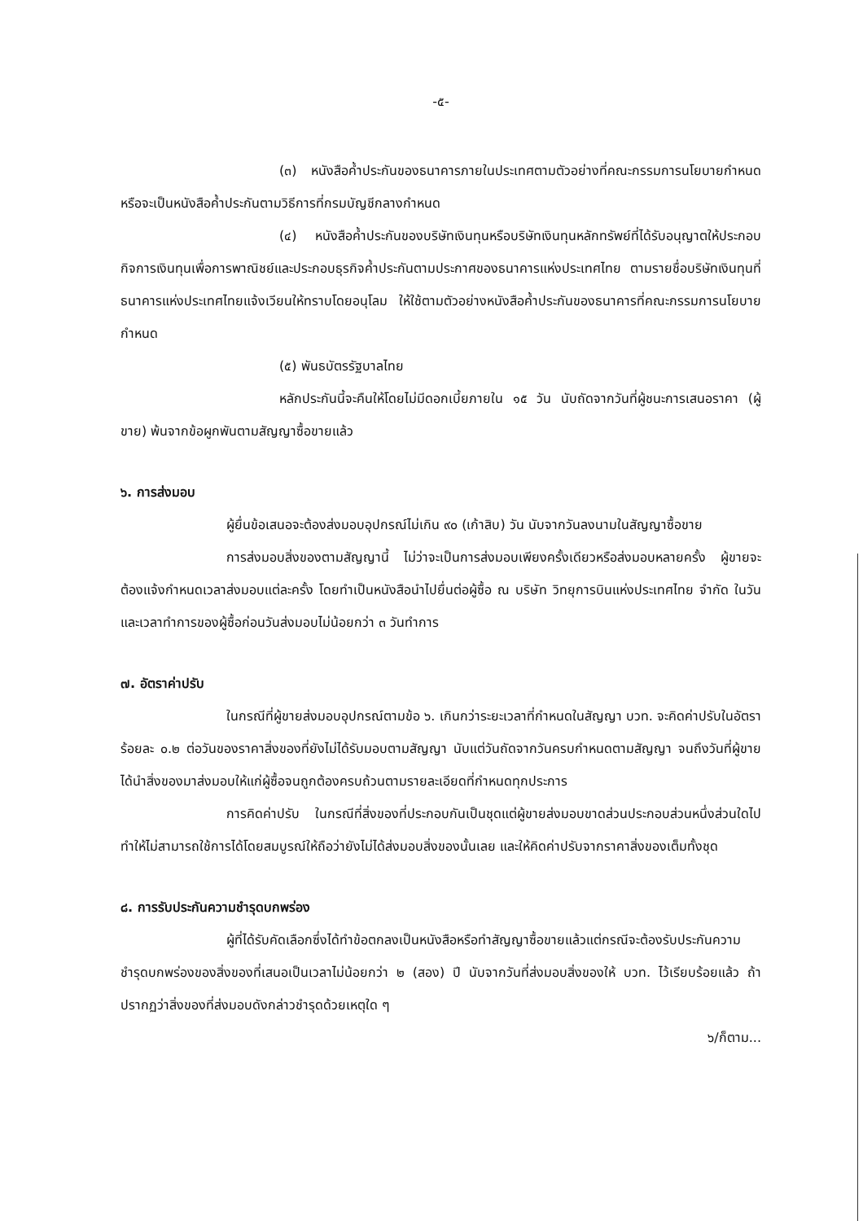-๕-
(๓) หนังสือค้ำประกันของธนาคารภายในประเทศตามตัวอย่างที่คณะกรรมการนโยบายกำหนด หรือจะเป็นหนังสือค้ำประกันตามวิธีการที่กรมบัญชีกลางกำหนด
(๔) หนังสือค้ำประกันของบริษัทเงินทุนหรือบริษัทเงินทุนหลักทรัพย์ที่ได้รับอนุญาตให้ประกอบกิจการเงินทุนเพื่อการพาณิชย์และประกอบธุรกิจค้ำประกันตามประกาศของธนาคารแห่งประเทศไทย ตามรายชื่อบริษัทเงินทุนที่ธนาคารแห่งประเทศไทยแจ้งเวียนให้ทราบโดยอนุโลม ให้ใช้ตามตัวอย่างหนังสือค้ำประกันของธนาคารที่คณะกรรมการนโยบายกำหนด
(๕) พันธบัตรรัฐบาลไทย
หลักประกันนี้จะคืนให้โดยไม่มีดอกเบี้ยภายใน ๑๕ วัน นับถัดจากวันที่ผู้ชนะการเสนอราคา (ผู้ขาย) พ้นจากข้อผูกพันตามสัญญาซื้อขายแล้ว
๖. การส่งมอบ
ผู้ยื่นข้อเสนอจะต้องส่งมอบอุปกรณ์ไม่เกิน ๙๐ (เก้าสิบ) วัน นับจากวันลงนามในสัญญาซื้อขาย
การส่งมอบสิ่งของตามสัญญานี้ ไม่ว่าจะเป็นการส่งมอบเพียงครั้งเดียวหรือส่งมอบหลายครั้ง ผู้ขายจะต้องแจ้งกำหนดเวลาส่งมอบแต่ละครั้ง โดยทำเป็นหนังสือนำไปยื่นต่อผู้ซื้อ ณ บริษัท วิทยุการบินแห่งประเทศไทย จำกัด ในวันและเวลาทำการของผู้ซื้อก่อนวันส่งมอบไม่น้อยกว่า ๓ วันทำการ
๗. อัตราค่าปรับ
ในกรณีที่ผู้ขายส่งมอบอุปกรณ์ตามข้อ ๖. เกินกว่าระยะเวลาที่กำหนดในสัญญา บวท. จะคิดค่าปรับในอัตราร้อยละ ๐.๒ ต่อวันของราคาสิ่งของที่ยังไม่ได้รับมอบตามสัญญา นับแต่วันถัดจากวันครบกำหนดตามสัญญา จนถึงวันที่ผู้ขายได้นำสิ่งของมาส่งมอบให้แก่ผู้ซื้อจนถูกต้องครบถ้วนตามรายละเอียดที่กำหนดทุกประการ
การคิดค่าปรับ ในกรณีที่สิ่งของที่ประกอบกันเป็นชุดแต่ผู้ขายส่งมอบขาดส่วนประกอบส่วนหนึ่งส่วนใดไปทำให้ไม่สามารถใช้การได้โดยสมบูรณ์ให้ถือว่ายังไม่ได้ส่งมอบสิ่งของนั้นเลย และให้คิดค่าปรับจากราคาสิ่งของเต็มทั้งชุด
๘. การรับประกันความชำรุดบกพร่อง
ผู้ที่ได้รับคัดเลือกซึ่งได้ทำข้อตกลงเป็นหนังสือหรือทำสัญญาซื้อขายแล้วแต่กรณีจะต้องรับประกันความชำรุดบกพร่องของสิ่งของที่เสนอเป็นเวลาไม่น้อยกว่า ๒ (สอง) ปี นับจากวันที่ส่งมอบสิ่งของให้ บวท. ไว้เรียบร้อยแล้ว ถ้าปรากฏว่าสิ่งของที่ส่งมอบดังกล่าวชำรุดด้วยเหตุใด ๆ
๖/ก็ตาม...